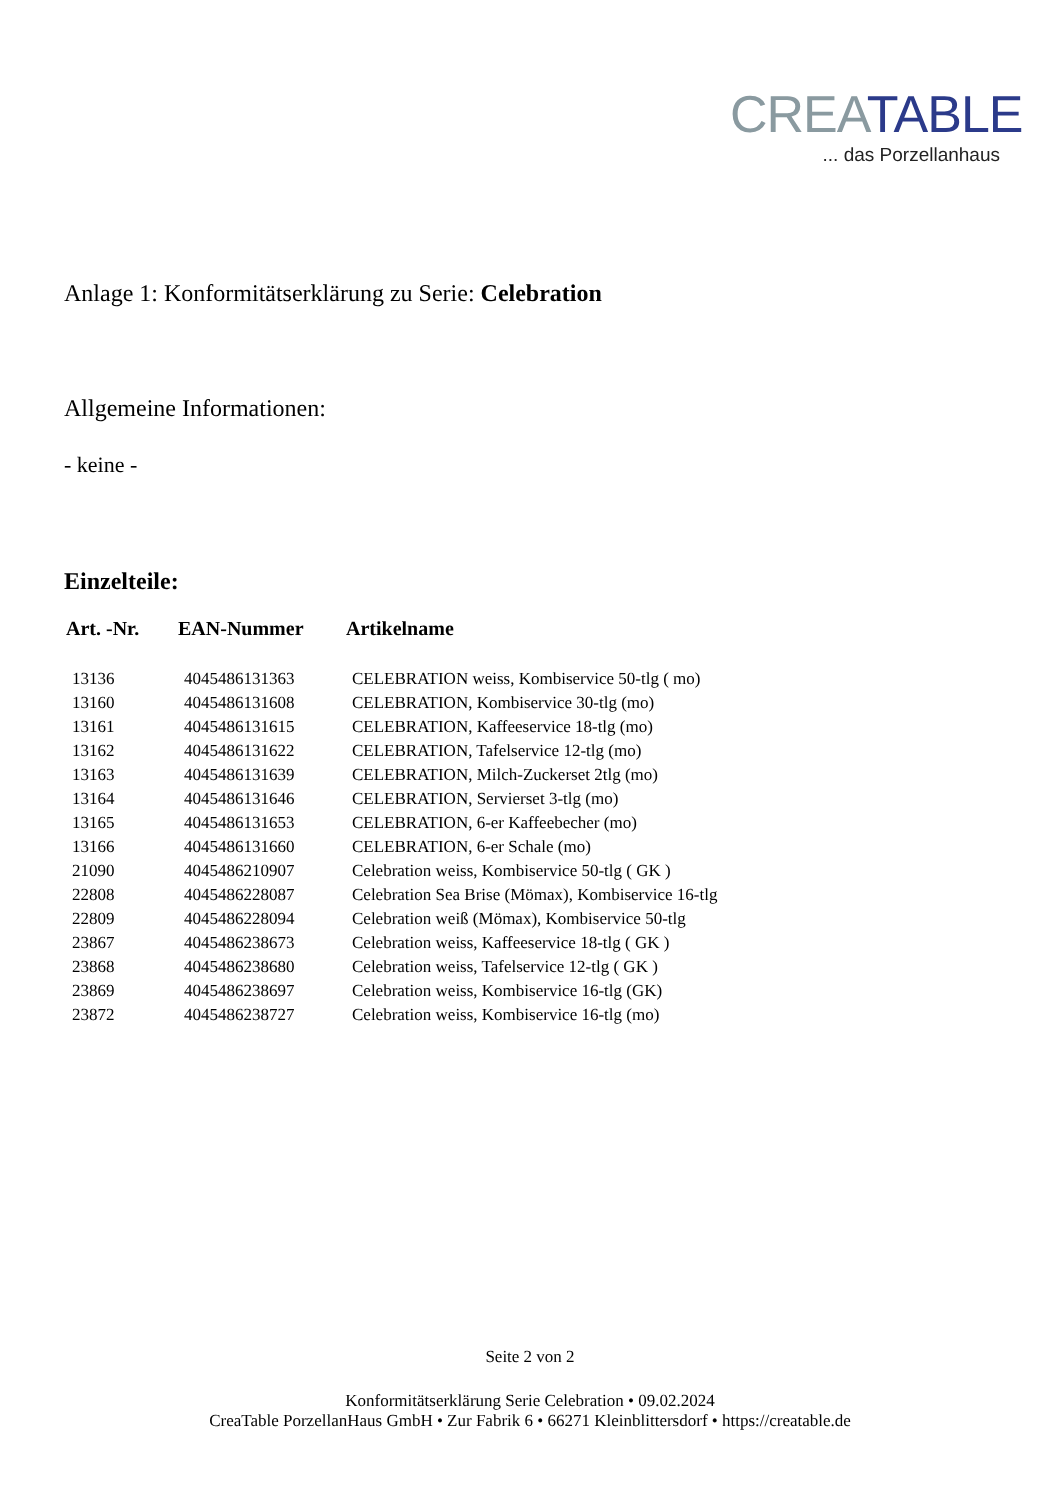CREA TABLE
... das Porzellanhaus
Anlage 1: Konformitätserklärung zu Serie: Celebration
Allgemeine Informationen:
- keine -
Einzelteile:
| Art. -Nr. | EAN-Nummer | Artikelname |
| --- | --- | --- |
| 13136 | 4045486131363 | CELEBRATION weiss, Kombiservice 50-tlg ( mo) |
| 13160 | 4045486131608 | CELEBRATION, Kombiservice 30-tlg (mo) |
| 13161 | 4045486131615 | CELEBRATION, Kaffeeservice 18-tlg (mo) |
| 13162 | 4045486131622 | CELEBRATION, Tafelservice 12-tlg (mo) |
| 13163 | 4045486131639 | CELEBRATION, Milch-Zuckerset 2tlg (mo) |
| 13164 | 4045486131646 | CELEBRATION, Servierset 3-tlg (mo) |
| 13165 | 4045486131653 | CELEBRATION, 6-er Kaffeebecher (mo) |
| 13166 | 4045486131660 | CELEBRATION, 6-er Schale (mo) |
| 21090 | 4045486210907 | Celebration weiss, Kombiservice 50-tlg ( GK ) |
| 22808 | 4045486228087 | Celebration Sea Brise (Mömax), Kombiservice 16-tlg |
| 22809 | 4045486228094 | Celebration weiß (Mömax), Kombiservice 50-tlg |
| 23867 | 4045486238673 | Celebration weiss, Kaffeeservice 18-tlg ( GK ) |
| 23868 | 4045486238680 | Celebration weiss, Tafelservice 12-tlg ( GK ) |
| 23869 | 4045486238697 | Celebration weiss, Kombiservice 16-tlg (GK) |
| 23872 | 4045486238727 | Celebration weiss, Kombiservice 16-tlg (mo) |
Seite 2 von 2
Konformitätserklärung Serie Celebration • 09.02.2024
CreaTable PorzellanHaus GmbH • Zur Fabrik 6 • 66271 Kleinblittersdorf • https://creatable.de